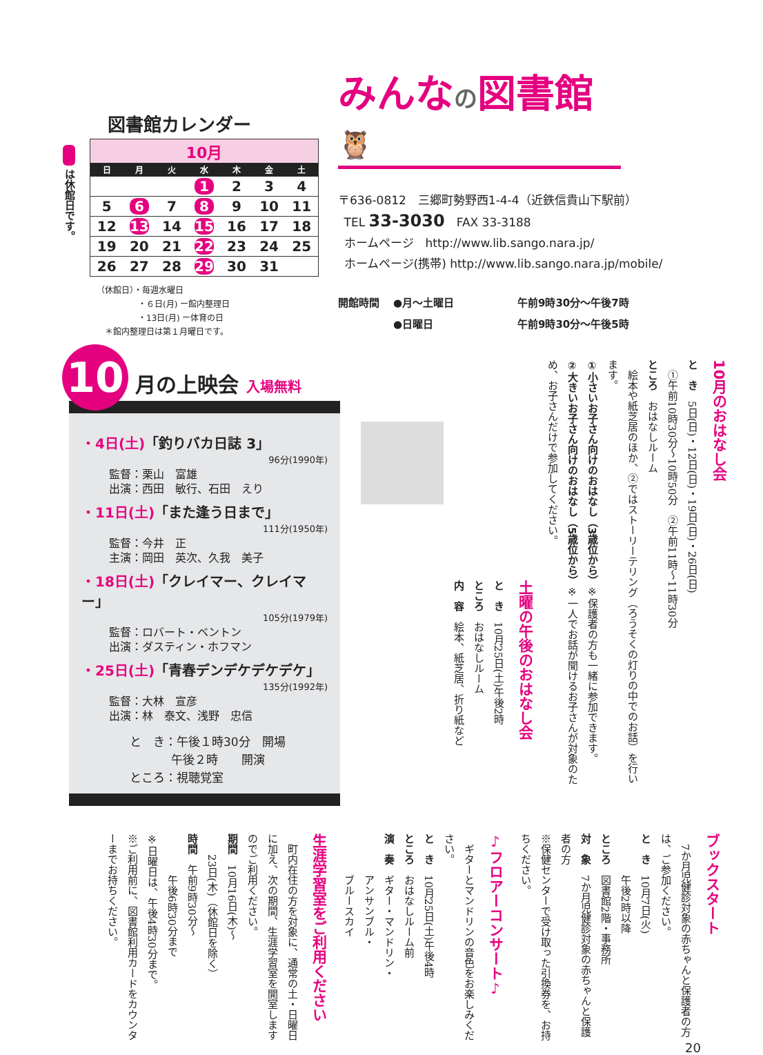図書館カレンダー
は休館日です。
| 10月 | | | | | | |
| 日 | 月 | 火 | 水 | 木 | 金 | 土 |
| | | | 1 | 2 | 3 | 4 |
| 5 | 6 | 7 | 8 | 9 | 10 | 11 |
| 12 | 13 | 14 | 15 | 16 | 17 | 18 |
| 19 | 20 | 21 | 22 | 23 | 24 | 25 |
| 26 | 27 | 28 | 29 | 30 | 31 | |
（休館日）・毎週水曜日
     ・６日(月) ー館内整理日
     ・13日(月) ー体育の日
 ＊館内整理日は第１月曜日です。
みんなの図書館 🦉
〒636-0812　三郷町勢野西1-4-4（近鉄信貴山下駅前）
 TEL 33-3030　FAX 33-3188
 ホームページ　http://www.lib.sango.nara.jp/
 ホームページ(携帯) http://www.lib.sango.nara.jp/mobile/
開館時間
●月～土曜日
午前9時30分～午後7時
●日曜日
午前9時30分～午後5時
10 月の上映会 入場無料
・4日(土)「釣りバカ日誌 3」
96分(1990年)
監督：栗山　富雄
出演：西田　敏行、石田　えり
・11日(土)「また逢う日まで」
111分(1950年)
監督：今井　正
主演：岡田　英次、久我　美子
・18日(土)「クレイマー、クレイマー」
105分(1979年)
監督：ロバート・ベントン
出演：ダスティン・ホフマン
・25日(土)「青春デンデケデケデケ」
135分(1992年)
監督：大林　宣彦
出演：林　泰文、浅野　忠信
と　き：午後１時30分　開場
    午後２時  開演
ところ：視聴覚室
10月のおはなし会
と　き　5日(日)・12日(日)・19日(日)・26日(日)
　①午前10時30分～10時50分　②午前11時～11時30分
ところ　おはなしルーム
　絵本や紙芝居のほか、②ではストーリーテリング（ろうそくの灯りの中でのお話）を行います。
①小さいお子さん向けのおはなし（3歳位から）※保護者の方も一緒に参加できます。
②大きいお子さん向けのおはなし（5歳位から）※一人でお話が聞けるお子さんが対象のため、お子さんだけで参加してください。
土曜の午後のおはなし会
と　き　10月25日(土)午後2時
ところ　おはなしルーム
内　容　絵本、紙芝居、折り紙など
ブックスタート
　7か月児健診対象の赤ちゃんと保護者の方は、ご参加ください。
と　き　10月7日(火)
　　　　午後2時以降
ところ　図書館2階・事務所
対　象　7か月児健診対象の赤ちゃんと保護者の方
※保健センターで受け取った引換券を、お持ちください。
♪フロアーコンサート♪
　ギターとマンドリンの音色をお楽しみください。
と　き　10月25日(土)午後4時
ところ　おはなしルーム前
演　奏　ギター・マンドリン・
　　　　アンサンブル・
　　　　ブルースカイ
生涯学習室をご利用ください
　町内在住の方を対象に、通常の土・日曜日に加え、次の期間、生涯学習室を開室しますのでご利用ください。
期間　10月16日(木)～
　　23日(木)（休館日を除く）
時間　午前9時30分～
　　　　午後6時30分まで
※日曜日は、午後4時30分まで。
※ご利用前に、図書館利用カードをカウンターまでお持ちください。
20